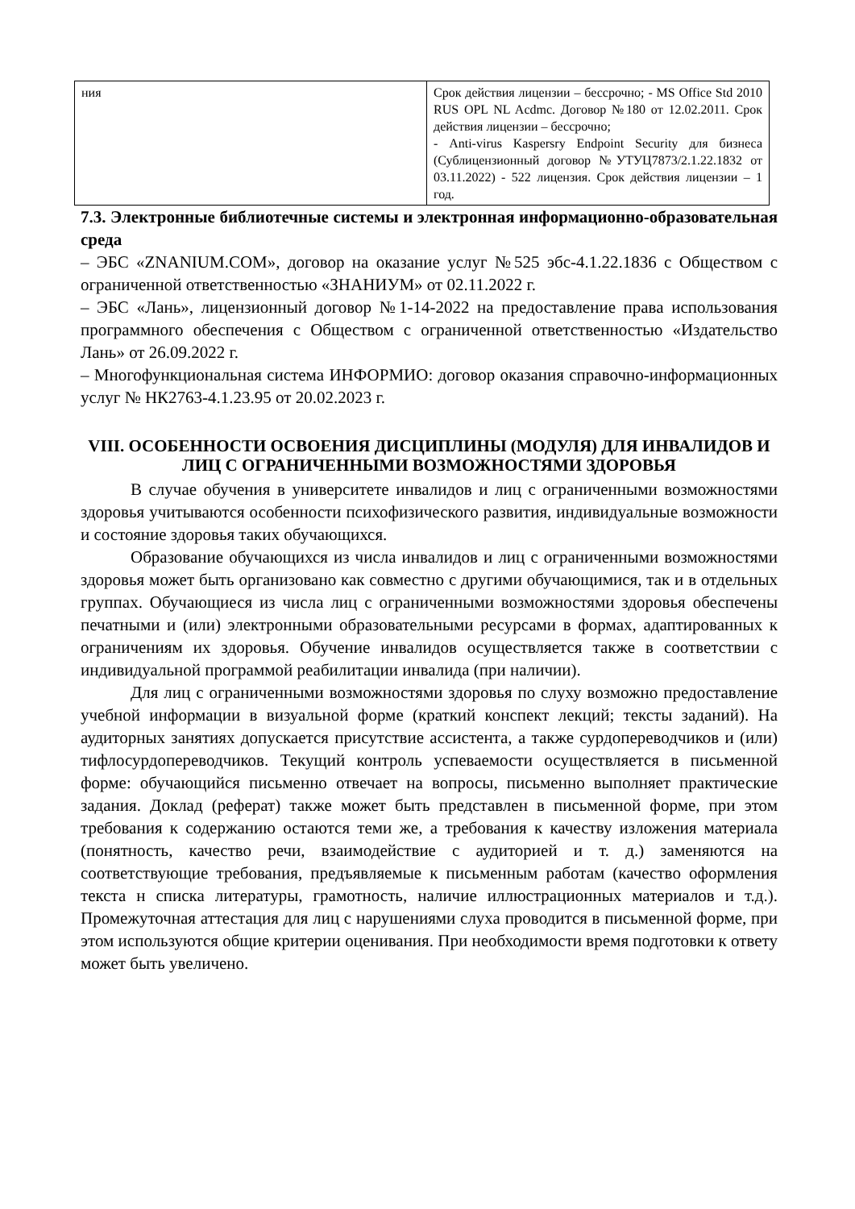| ния | Срок действия лицензии – бессрочно; - MS Office Std 2010 RUS OPL NL Acdmc. Договор №180 от 12.02.2011. Срок действия лицензии – бессрочно; - Anti-virus Kaspersry Endpoint Security для бизнеса (Сублицензионный договор №УТУЦ7873/2.1.22.1832 от 03.11.2022) - 522 лицензия. Срок действия лицензии – 1 год. |
7.3. Электронные библиотечные системы и электронная информационно-образовательная среда
– ЭБС «ZNANIUM.COM», договор на оказание услуг №525 эбс-4.1.22.1836 с Обществом с ограниченной ответственностью «ЗНАНИУМ» от 02.11.2022 г.
– ЭБС «Лань», лицензионный договор №1-14-2022 на предоставление права использования программного обеспечения с Обществом с ограниченной ответственностью «Издательство Лань» от 26.09.2022 г.
– Многофункциональная система ИНФОРМИО: договор оказания справочно-информационных услуг № НК2763-4.1.23.95 от 20.02.2023 г.
VIII. ОСОБЕННОСТИ ОСВОЕНИЯ ДИСЦИПЛИНЫ (МОДУЛЯ) ДЛЯ ИНВАЛИДОВ И ЛИЦ С ОГРАНИЧЕННЫМИ ВОЗМОЖНОСТЯМИ ЗДОРОВЬЯ
В случае обучения в университете инвалидов и лиц с ограниченными возможностями здоровья учитываются особенности психофизического развития, индивидуальные возможности и состояние здоровья таких обучающихся.
Образование обучающихся из числа инвалидов и лиц с ограниченными возможностями здоровья может быть организовано как совместно с другими обучающимися, так и в отдельных группах. Обучающиеся из числа лиц с ограниченными возможностями здоровья обеспечены печатными и (или) электронными образовательными ресурсами в формах, адаптированных к ограничениям их здоровья. Обучение инвалидов осуществляется также в соответствии с индивидуальной программой реабилитации инвалида (при наличии).
Для лиц с ограниченными возможностями здоровья по слуху возможно предоставление учебной информации в визуальной форме (краткий конспект лекций; тексты заданий). На аудиторных занятиях допускается присутствие ассистента, а также сурдопереводчиков и (или) тифлосурдопереводчиков. Текущий контроль успеваемости осуществляется в письменной форме: обучающийся письменно отвечает на вопросы, письменно выполняет практические задания. Доклад (реферат) также может быть представлен в письменной форме, при этом требования к содержанию остаются теми же, а требования к качеству изложения материала (понятность, качество речи, взаимодействие с аудиторией и т. д.) заменяются на соответствующие требования, предъявляемые к письменным работам (качество оформления текста н списка литературы, грамотность, наличие иллюстрационных материалов и т.д.). Промежуточная аттестация для лиц с нарушениями слуха проводится в письменной форме, при этом используются общие критерии оценивания. При необходимости время подготовки к ответу может быть увеличено.